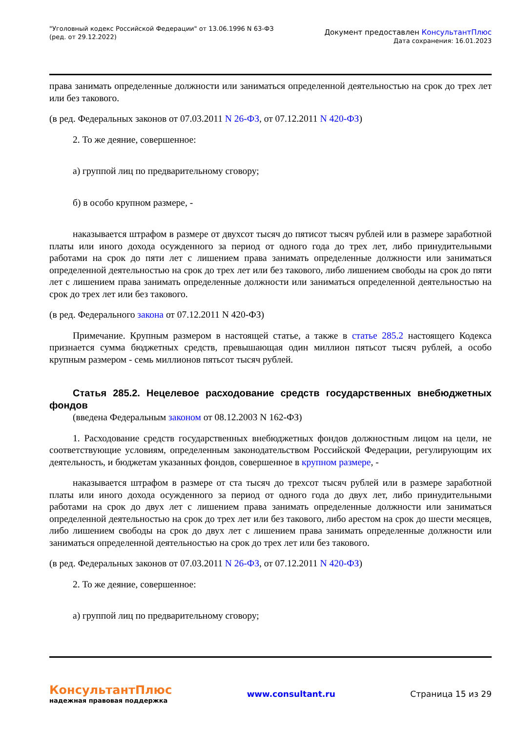"Уголовный кодекс Российской Федерации" от 13.06.1996 N 63-ФЗ
(ред. от 29.12.2022)
Документ предоставлен КонсультантПлюс
Дата сохранения: 16.01.2023
права занимать определенные должности или заниматься определенной деятельностью на срок до трех лет или без такового.
(в ред. Федеральных законов от 07.03.2011 N 26-ФЗ, от 07.12.2011 N 420-ФЗ)
2. То же деяние, совершенное:
а) группой лиц по предварительному сговору;
б) в особо крупном размере, -
наказывается штрафом в размере от двухсот тысяч до пятисот тысяч рублей или в размере заработной платы или иного дохода осужденного за период от одного года до трех лет, либо принудительными работами на срок до пяти лет с лишением права занимать определенные должности или заниматься определенной деятельностью на срок до трех лет или без такового, либо лишением свободы на срок до пяти лет с лишением права занимать определенные должности или заниматься определенной деятельностью на срок до трех лет или без такового.
(в ред. Федерального закона от 07.12.2011 N 420-ФЗ)
Примечание. Крупным размером в настоящей статье, а также в статье 285.2 настоящего Кодекса признается сумма бюджетных средств, превышающая один миллион пятьсот тысяч рублей, а особо крупным размером - семь миллионов пятьсот тысяч рублей.
Статья 285.2. Нецелевое расходование средств государственных внебюджетных фондов
(введена Федеральным законом от 08.12.2003 N 162-ФЗ)
1. Расходование средств государственных внебюджетных фондов должностным лицом на цели, не соответствующие условиям, определенным законодательством Российской Федерации, регулирующим их деятельность, и бюджетам указанных фондов, совершенное в крупном размере, -
наказывается штрафом в размере от ста тысяч до трехсот тысяч рублей или в размере заработной платы или иного дохода осужденного за период от одного года до двух лет, либо принудительными работами на срок до двух лет с лишением права занимать определенные должности или заниматься определенной деятельностью на срок до трех лет или без такового, либо арестом на срок до шести месяцев, либо лишением свободы на срок до двух лет с лишением права занимать определенные должности или заниматься определенной деятельностью на срок до трех лет или без такового.
(в ред. Федеральных законов от 07.03.2011 N 26-ФЗ, от 07.12.2011 N 420-ФЗ)
2. То же деяние, совершенное:
а) группой лиц по предварительному сговору;
КонсультантПлюс
надежная правовая поддержка
www.consultant.ru Страница 15 из 29